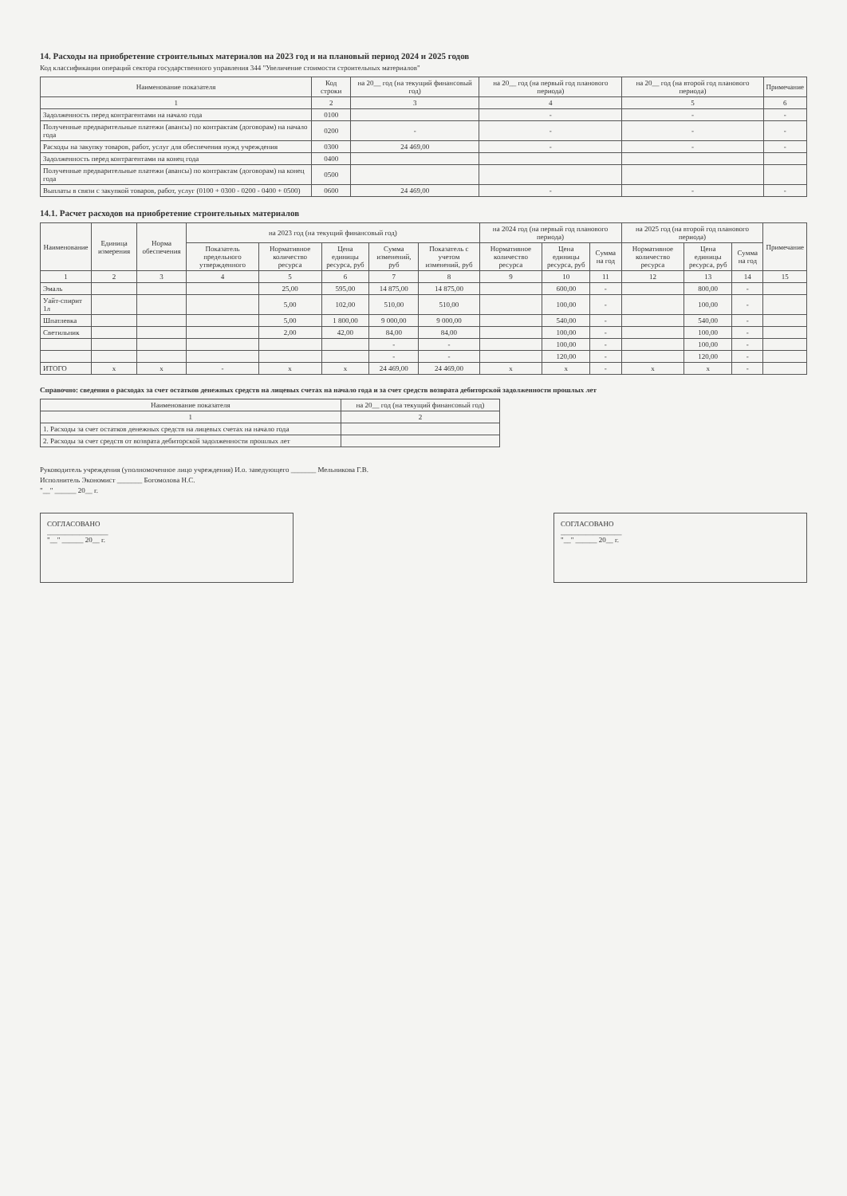14. Расходы на приобретение строительных материалов на 2023 год и на плановый период 2024 и 2025 годов
Код классификации операций сектора государственного управления 344 "Увеличение стоимости строительных материалов"
| Наименование показателя | Код строки | на 20__ год (на текущий финансовый год) | на 20__ год (на первый год планового периода) | на 20__ год (на второй год планового периода) | Примечание |
| --- | --- | --- | --- | --- | --- |
| 1 | 2 | 3 | 4 | 5 | 6 |
| Задолженность перед контрагентами на начало года | 0100 | | - | - | - |
| Полученные предварительные платежи (авансы) по контрактам (договорам) на начало года | 0200 | - | - | - | - |
| Расходы на закупку товаров, работ, услуг для обеспечения нужд учреждения | 0300 | 24 469,00 | - | - | - |
| Задолженность перед контрагентами на конец года | 0400 | | | | |
| Полученные предварительные платежи (авансы) по контрактам (договорам) на конец года | 0500 | | | | |
| Выплаты в связи с закупкой товаров, работ, услуг (0100 + 0300 - 0200 - 0400 + 0500) | 0600 | 24 469,00 | - | - | - |
14.1. Расчет расходов на приобретение строительных материалов
| Наименование | Единица измерения | Норма обеспечения | на 2023 год (на текущий финансовый год) | | | | | на 2024 год (на первый год планового периода) | | | на 2025 год (на второй год планового периода) | | | Примечание |
| --- | --- | --- | --- | --- | --- | --- | --- | --- | --- | --- | --- | --- | --- | --- |
| | | | Показатель предельного утвержденного | Нормативное количество ресурса | Цена единицы ресурса, руб | Сумма изменений, руб | Показатель с учетом изменений, руб | Нормативное количество ресурса | Цена единицы ресурса, руб | Сумма на год | Нормативное количество ресурса | Цена единицы ресурса, руб | Сумма на год | |
| 1 | 2 | 3 | 4 | 5 | 6 | 7 | 8 | 9 | 10 | 11 | 12 | 13 | 14 | 15 |
| Эмаль | | | | 25,00 | 595,00 | 14 875,00 | 14 875,00 | | 600,00 | - | | 800,00 | - | |
| Уайт-спирит 1л | | | | 5,00 | 102,00 | 510,00 | 510,00 | | 100,00 | - | | 100,00 | - | |
| Шпатлевка | | | | 5,00 | 1 800,00 | 9 000,00 | 9 000,00 | | 540,00 | - | | 540,00 | - | |
| Светильник | | | | 2,00 | 42,00 | 84,00 | 84,00 | | 100,00 | - | | 100,00 | - | |
| | | | | | | - | - | | 100,00 | - | | 100,00 | - | |
| | | | | | | - | - | | 120,00 | - | | 120,00 | - | |
| ИТОГО | х | х | - | х | х | 24 469,00 | 24 469,00 | х | х | - | х | х | - | |
Справочно: сведения о расходах за счет остатков денежных средств на лицевых счетах на начало года и за счет средств возврата дебиторской задолженности прошлых лет
| Наименование показателя | на 20__ год (на текущий финансовый год) |
| --- | --- |
| 1 | 2 |
| 1. Расходы за счет остатков денежных средств на лицевых счетах на начало года | |
| 2. Расходы за счет средств от возврата дебиторской задолженности прошлых лет | |
Руководитель учреждения (уполномоченное лицо учреждения) И.о. заведующего _______ Мельникова Г.В.
Исполнитель Экономист _______ Богомолова Н.С.
"__" ______ 20__ г.
СОГЛАСОВАНО
_________________
"__" ______ 20__ г.
СОГЛАСОВАНО
_________________
"__" ______ 20__ г.